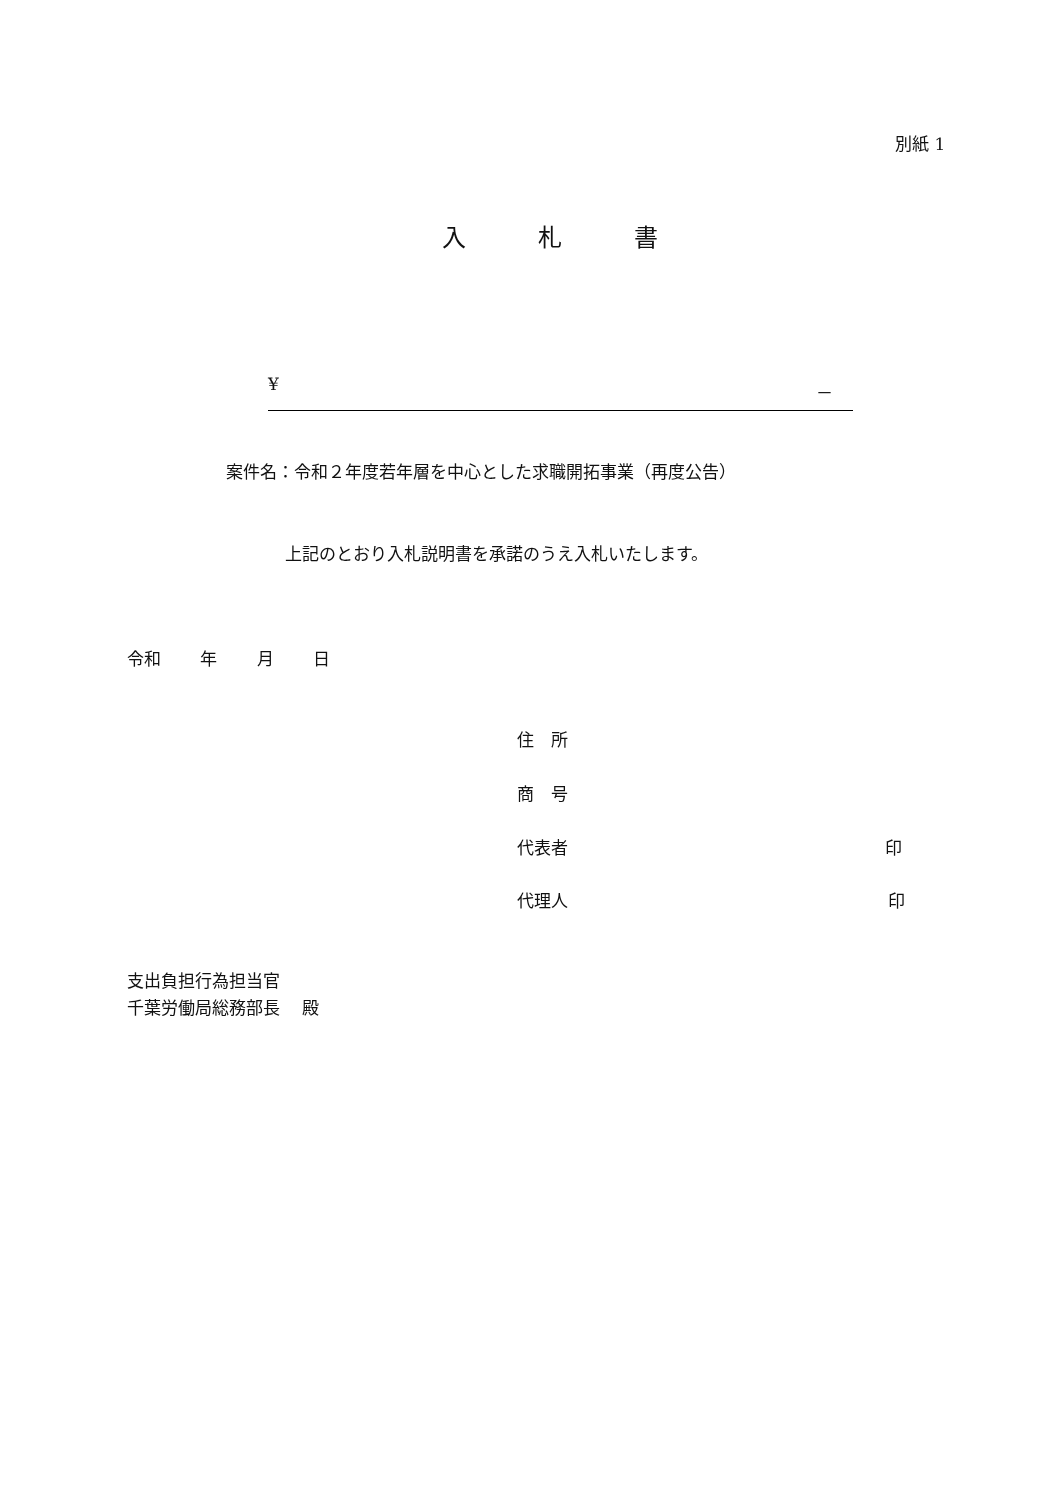別紙 1
入　　　札　　　書
¥ －
案件名：令和２年度若年層を中心とした求職開拓事業（再度公告）
上記のとおり入札説明書を承諾のうえ入札いたします。
令和　　 年　　 月　　 日
住　所
商　号
代表者 印
代理人 印
支出負担行為担当官
千葉労働局総務部長　 殿